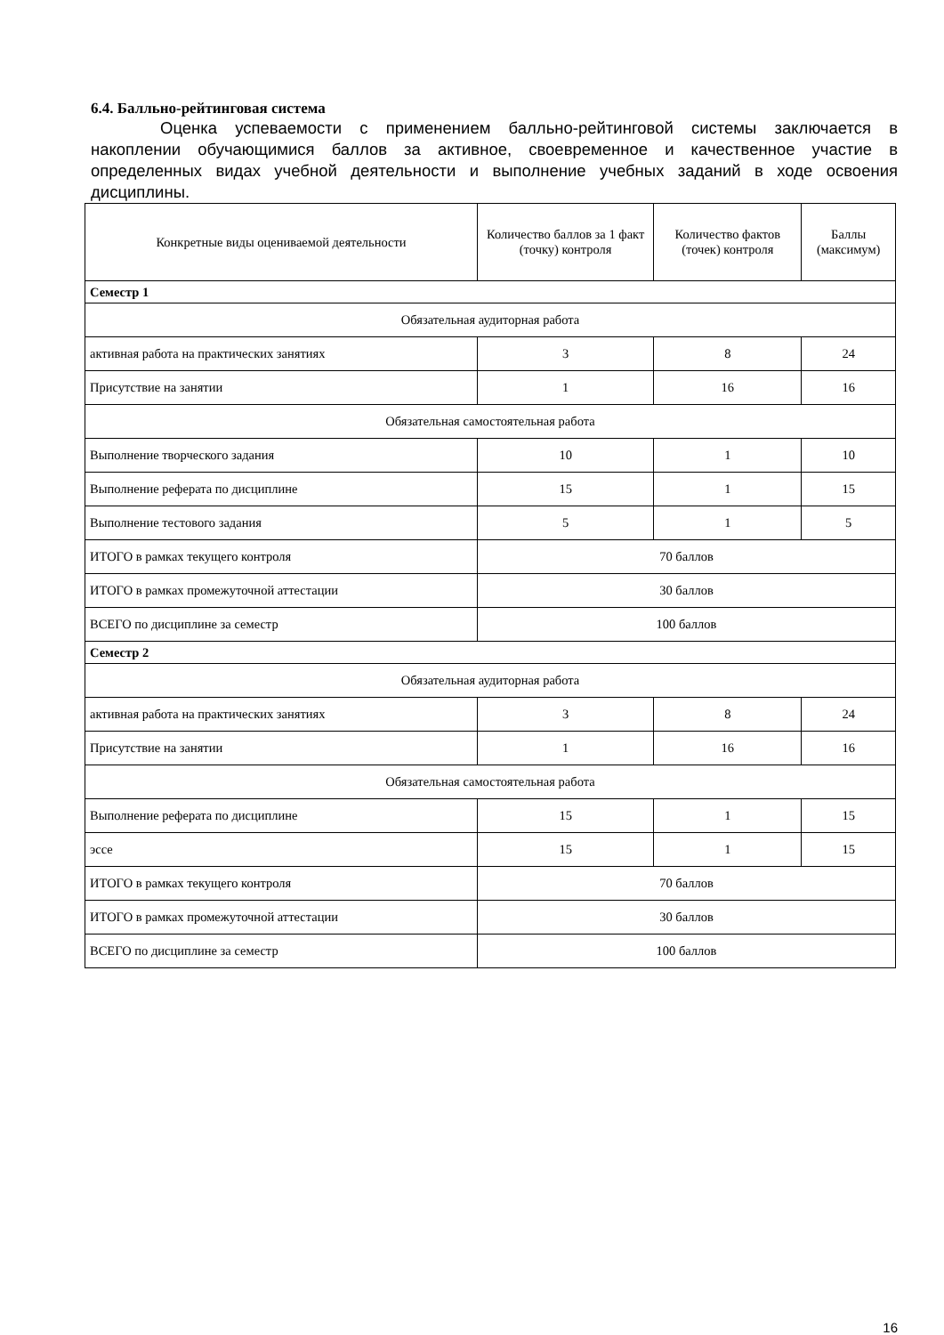6.4. Балльно-рейтинговая система
Оценка успеваемости с применением балльно-рейтинговой системы заключается в накоплении обучающимися баллов за активное, своевременное и качественное участие в определенных видах учебной деятельности и выполнение учебных заданий в ходе освоения дисциплины.
| Конкретные виды оцениваемой деятельности | Количество баллов за 1 факт (точку) контроля | Количество фактов (точек) контроля | Баллы (максимум) |
| --- | --- | --- | --- |
| Семестр 1 | | | |
| Обязательная аудиторная работа | | | |
| активная работа на практических занятиях | 3 | 8 | 24 |
| Присутствие на занятии | 1 | 16 | 16 |
| Обязательная самостоятельная работа | | | |
| Выполнение творческого задания | 10 | 1 | 10 |
| Выполнение реферата по дисциплине | 15 | 1 | 15 |
| Выполнение тестового задания | 5 | 1 | 5 |
| ИТОГО в рамках текущего контроля | 70 баллов | | |
| ИТОГО в рамках промежуточной аттестации | 30 баллов | | |
| ВСЕГО по дисциплине за семестр | 100 баллов | | |
| Семестр 2 | | | |
| Обязательная аудиторная работа | | | |
| активная работа на практических занятиях | 3 | 8 | 24 |
| Присутствие на занятии | 1 | 16 | 16 |
| Обязательная самостоятельная работа | | | |
| Выполнение реферата по дисциплине | 15 | 1 | 15 |
| эссе | 15 | 1 | 15 |
| ИТОГО в рамках текущего контроля | 70 баллов | | |
| ИТОГО в рамках промежуточной аттестации | 30 баллов | | |
| ВСЕГО по дисциплине за семестр | 100 баллов | | |
16